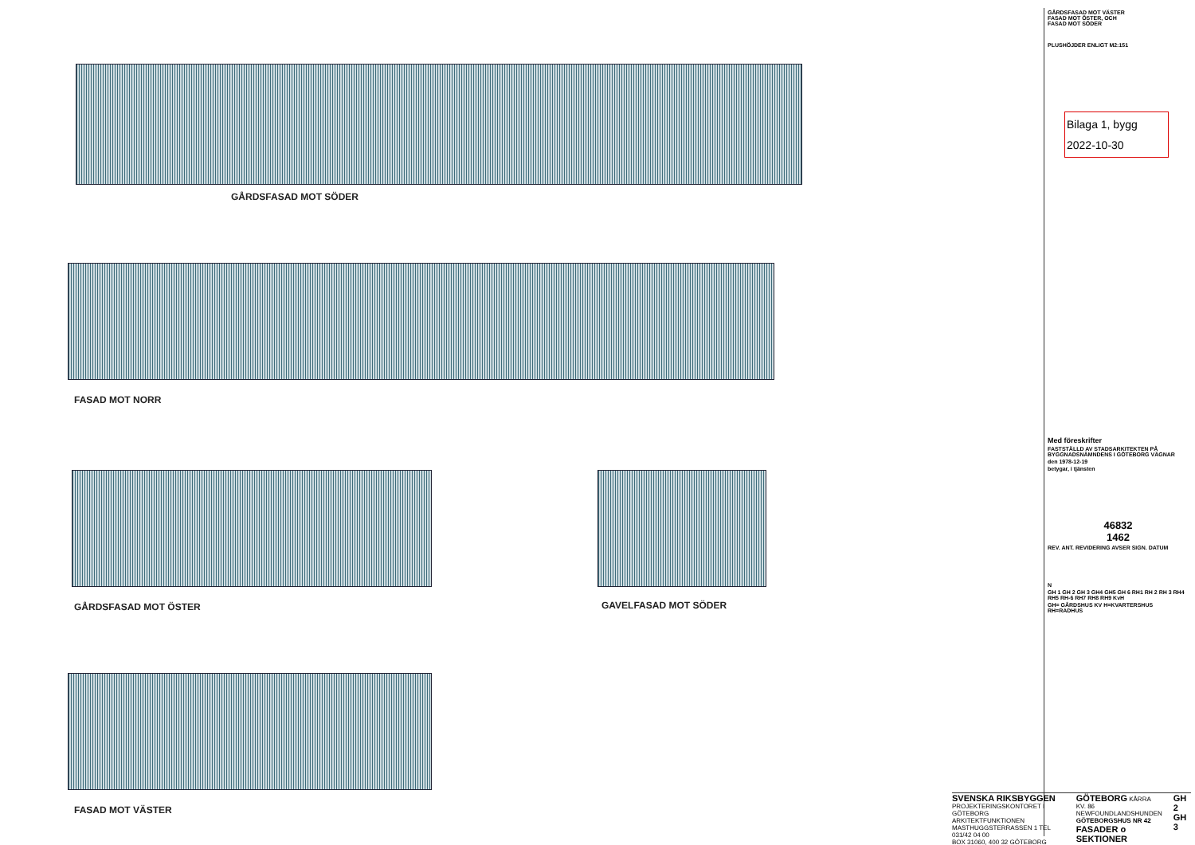GÅRDSFASAD MOT SÖDER
FASAD MOT NORR
GÅRDSFASAD MOT ÖSTER GAVELFASAD MOT SÖDER
FASAD MOT VÄSTER
GÅRDSFASAD MOT VÄSTER
FASAD MOT ÖSTER, OCH
FASAD MOT SÖDER
PLUSHÖJDER ENLIGT M2:151
Bilaga 1, bygg
2022-10-30
Med föreskrifter
FASTSTÄLLD AV STADSARKITEKTEN PÅ BYGGNADSNÄMNDENS I GÖTEBORG VÄGNAR
den 1978-12-19
betygar, i tjänsten
46832
1462
REV. ANT. REVIDERING AVSER SIGN. DATUM
N
GH 1 GH 2 GH 3 GH4 GH5 GH 6 RH1 RH 2 RH 3 RH4 RH5 RH-6 RH7 RH8 RH9 KvH
GH= GÅRDSHUS KV H=KVARTERSHUS RH=RADHUS
SVENSKA RIKSBYGGEN
PROJEKTERINGSKONTORET I GÖTEBORG
ARKITEKTFUNKTIONEN
MASTHUGGSTERRASSEN 1 TEL 031/42 04 00
BOX 31060, 400 32 GÖTEBORG
GÖTEBORG KÅRRA
KV. 86 NEWFOUNDLANDSHUNDEN
GÖTEBORGSHUS NR 42
FASADER o SEKTIONER
GH 2
GH 3